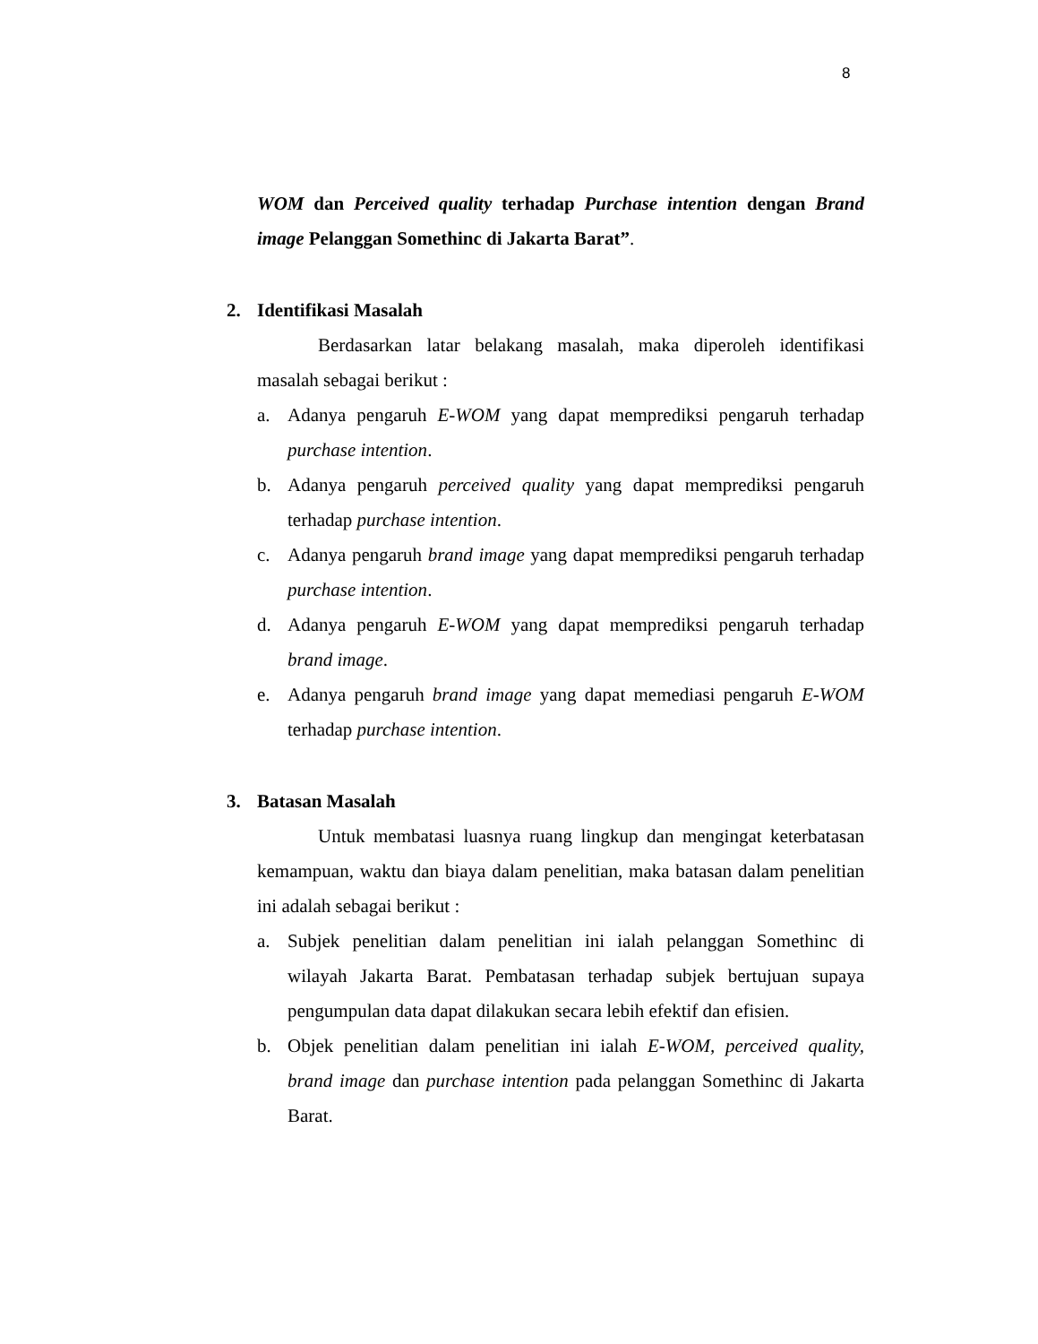8
WOM dan Perceived quality terhadap Purchase intention dengan Brand image Pelanggan Somethinc di Jakarta Barat”.
2. Identifikasi Masalah
Berdasarkan latar belakang masalah, maka diperoleh identifikasi masalah sebagai berikut :
a. Adanya pengaruh E-WOM yang dapat memprediksi pengaruh terhadap purchase intention.
b. Adanya pengaruh perceived quality yang dapat memprediksi pengaruh terhadap purchase intention.
c. Adanya pengaruh brand image yang dapat memprediksi pengaruh terhadap purchase intention.
d. Adanya pengaruh E-WOM yang dapat memprediksi pengaruh terhadap brand image.
e. Adanya pengaruh brand image yang dapat memediasi pengaruh E-WOM terhadap purchase intention.
3. Batasan Masalah
Untuk membatasi luasnya ruang lingkup dan mengingat keterbatasan kemampuan, waktu dan biaya dalam penelitian, maka batasan dalam penelitian ini adalah sebagai berikut :
a. Subjek penelitian dalam penelitian ini ialah pelanggan Somethinc di wilayah Jakarta Barat. Pembatasan terhadap subjek bertujuan supaya pengumpulan data dapat dilakukan secara lebih efektif dan efisien.
b. Objek penelitian dalam penelitian ini ialah E-WOM, perceived quality, brand image dan purchase intention pada pelanggan Somethinc di Jakarta Barat.